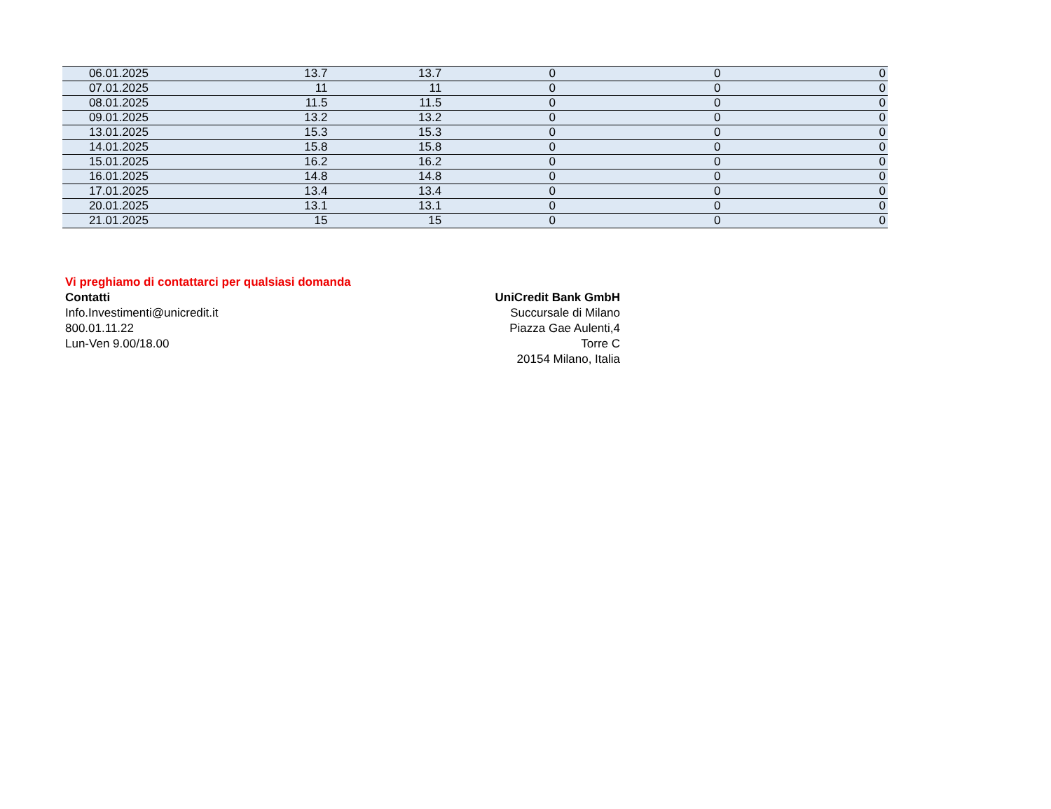| 06.01.2025 | 13.7 | 13.7 | 0 | 0 | 0 |
| 07.01.2025 | 11 | 11 | 0 | 0 | 0 |
| 08.01.2025 | 11.5 | 11.5 | 0 | 0 | 0 |
| 09.01.2025 | 13.2 | 13.2 | 0 | 0 | 0 |
| 13.01.2025 | 15.3 | 15.3 | 0 | 0 | 0 |
| 14.01.2025 | 15.8 | 15.8 | 0 | 0 | 0 |
| 15.01.2025 | 16.2 | 16.2 | 0 | 0 | 0 |
| 16.01.2025 | 14.8 | 14.8 | 0 | 0 | 0 |
| 17.01.2025 | 13.4 | 13.4 | 0 | 0 | 0 |
| 20.01.2025 | 13.1 | 13.1 | 0 | 0 | 0 |
| 21.01.2025 | 15 | 15 | 0 | 0 | 0 |
Vi preghiamo di contattarci per qualsiasi domanda
Contatti
Info.Investimenti@unicredit.it
800.01.11.22
Lun-Ven 9.00/18.00
UniCredit Bank GmbH
Succursale di Milano
Piazza Gae Aulenti,4
Torre C
20154 Milano, Italia